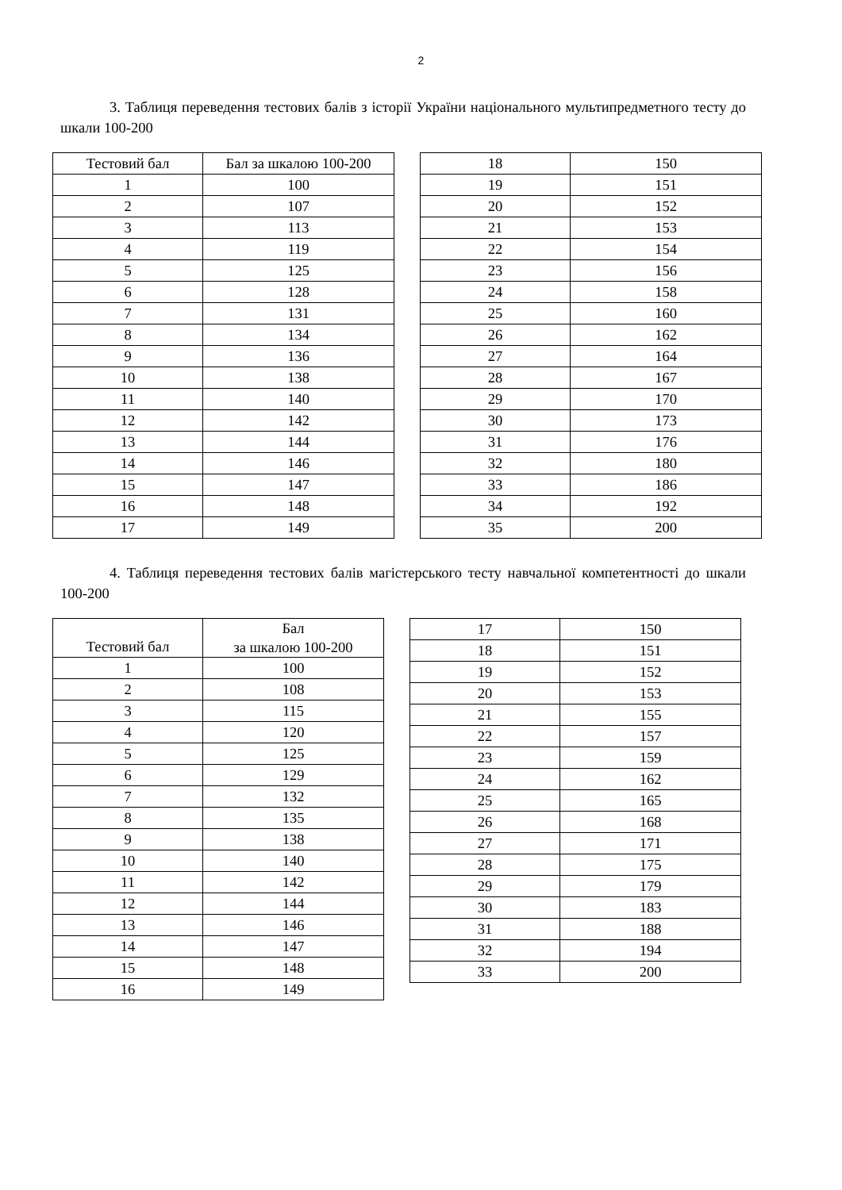2
3. Таблиця переведення тестових балів з історії України національного мультипредметного тесту до шкали 100-200
| Тестовий бал | Бал за шкалою 100-200 |
| --- | --- |
| 1 | 100 |
| 2 | 107 |
| 3 | 113 |
| 4 | 119 |
| 5 | 125 |
| 6 | 128 |
| 7 | 131 |
| 8 | 134 |
| 9 | 136 |
| 10 | 138 |
| 11 | 140 |
| 12 | 142 |
| 13 | 144 |
| 14 | 146 |
| 15 | 147 |
| 16 | 148 |
| 17 | 149 |
| 18 | 150 |
| 19 | 151 |
| 20 | 152 |
| 21 | 153 |
| 22 | 154 |
| 23 | 156 |
| 24 | 158 |
| 25 | 160 |
| 26 | 162 |
| 27 | 164 |
| 28 | 167 |
| 29 | 170 |
| 30 | 173 |
| 31 | 176 |
| 32 | 180 |
| 33 | 186 |
| 34 | 192 |
| 35 | 200 |
4. Таблиця переведення тестових балів магістерського тесту навчальної компетентності до шкали 100-200
| Тестовий бал | Бал за шкалою 100-200 |
| --- | --- |
| 1 | 100 |
| 2 | 108 |
| 3 | 115 |
| 4 | 120 |
| 5 | 125 |
| 6 | 129 |
| 7 | 132 |
| 8 | 135 |
| 9 | 138 |
| 10 | 140 |
| 11 | 142 |
| 12 | 144 |
| 13 | 146 |
| 14 | 147 |
| 15 | 148 |
| 16 | 149 |
| 17 | 150 |
| 18 | 151 |
| 19 | 152 |
| 20 | 153 |
| 21 | 155 |
| 22 | 157 |
| 23 | 159 |
| 24 | 162 |
| 25 | 165 |
| 26 | 168 |
| 27 | 171 |
| 28 | 175 |
| 29 | 179 |
| 30 | 183 |
| 31 | 188 |
| 32 | 194 |
| 33 | 200 |